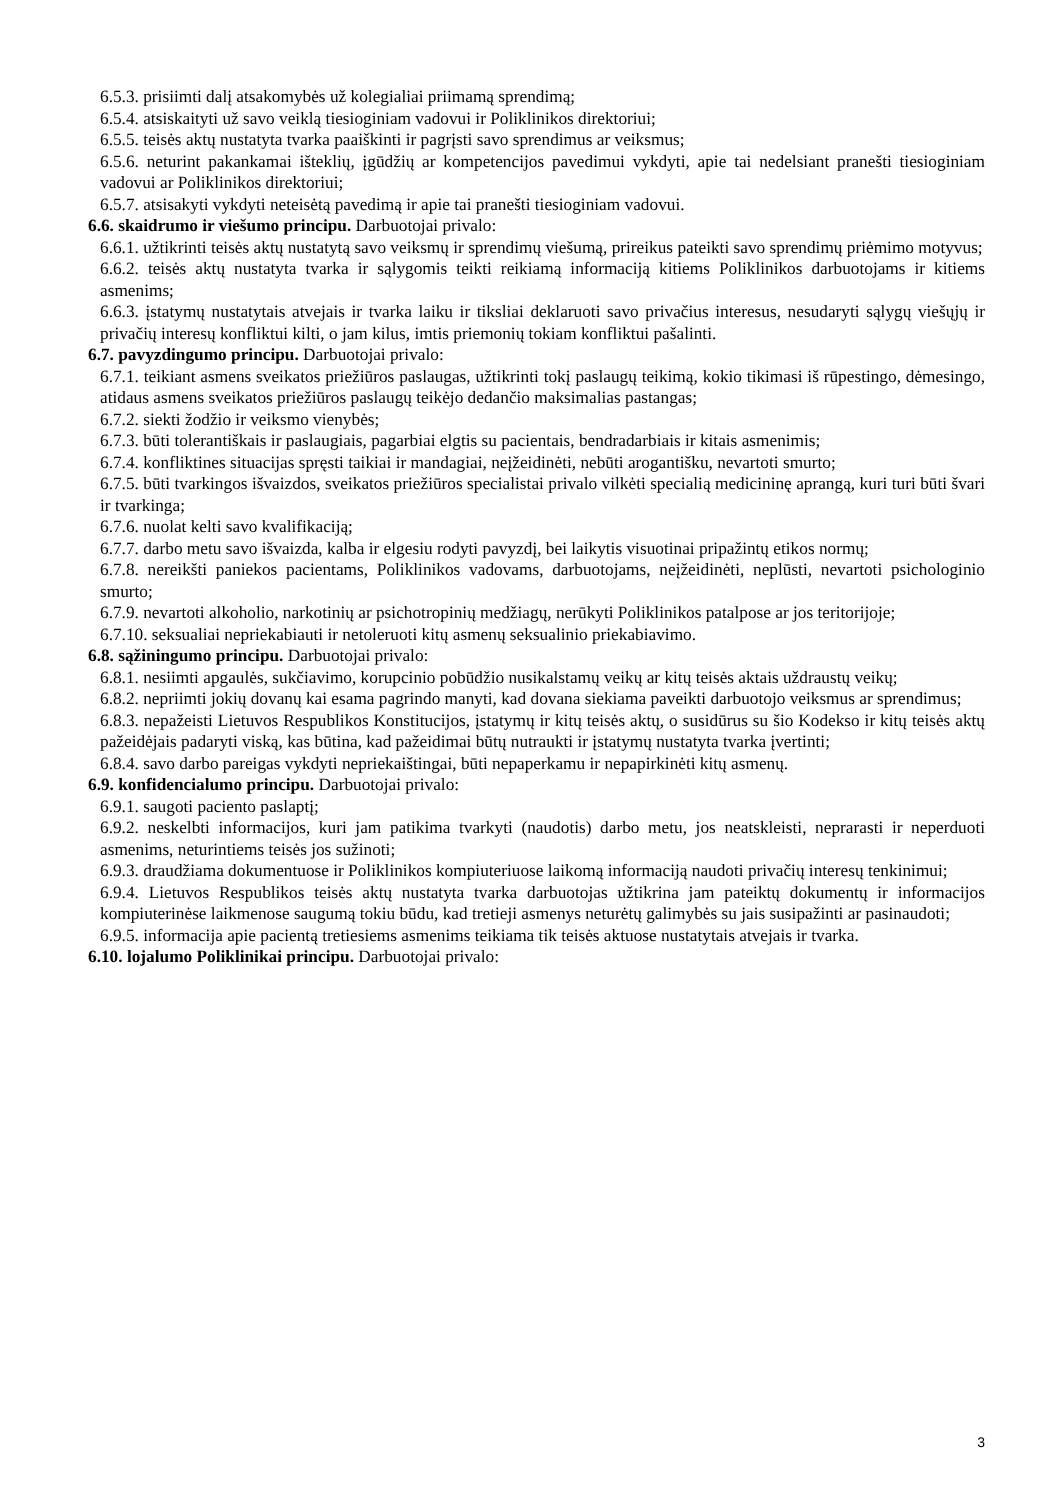6.5.3. prisiimti dalį atsakomybės už kolegialiai priimamą sprendimą;
6.5.4. atsiskaityti už savo veiklą tiesioginiam vadovui ir Poliklinikos direktoriui;
6.5.5. teisės aktų nustatyta tvarka paaiškinti ir pagrįsti savo sprendimus ar veiksmus;
6.5.6. neturint pakankamai išteklių, įgūdžių ar kompetencijos pavedimui vykdyti, apie tai nedelsiant pranešti tiesioginiam vadovui ar Poliklinikos direktoriui;
6.5.7. atsisakyti vykdyti neteisėtą pavedimą ir apie tai pranešti tiesioginiam vadovui.
6.6. skaidrumo ir viešumo principu. Darbuotojai privalo:
6.6.1. užtikrinti teisės aktų nustatytą savo veiksmų ir sprendimų viešumą, prireikus pateikti savo sprendimų priėmimo motyvus;
6.6.2. teisės aktų nustatyta tvarka ir sąlygomis teikti reikiamą informaciją kitiems Poliklinikos darbuotojams ir kitiems asmenims;
6.6.3. įstatymų nustatytais atvejais ir tvarka laiku ir tiksliai deklaruoti savo privačius interesus, nesudaryti sąlygų viešųjų ir privačių interesų konfliktui kilti, o jam kilus, imtis priemonių tokiam konfliktui pašalinti.
6.7. pavyzdingumo principu. Darbuotojai privalo:
6.7.1. teikiant asmens sveikatos priežiūros paslaugas, užtikrinti tokį paslaugų teikimą, kokio tikimasi iš rūpestingo, dėmesingo, atidaus asmens sveikatos priežiūros paslaugų teikėjo dedančio maksimalias pastangas;
6.7.2. siekti žodžio ir veiksmo vienybės;
6.7.3. būti tolerantiškais ir paslaugiais, pagarbiai elgtis su pacientais, bendradarbiais ir kitais asmenimis;
6.7.4. konfliktines situacijas spręsti taikiai ir mandagiai, neįžeidinėti, nebūti arogantišku, nevartoti smurto;
6.7.5. būti tvarkingos išvaizdos, sveikatos priežiūros specialistai privalo vilkėti specialią medicininę aprangą, kuri turi būti švari ir tvarkinga;
6.7.6. nuolat kelti savo kvalifikaciją;
6.7.7. darbo metu savo išvaizda, kalba ir elgesiu rodyti pavyzdį, bei laikytis visuotinai pripažintų etikos normų;
6.7.8. nereikšti paniekos pacientams, Poliklinikos vadovams, darbuotojams, neįžeidinėti, neplūsti, nevartoti psichologinio smurto;
6.7.9. nevartoti alkoholio, narkotinių ar psichotropinių medžiagų, nerūkyti Poliklinikos patalpose ar jos teritorijoje;
6.7.10. seksualiai nepriekabiauti ir netoleruoti kitų asmenų seksualinio priekabiavimo.
6.8. sąžiningumo principu. Darbuotojai privalo:
6.8.1. nesiimti apgaulės, sukčiavimo, korupcinio pobūdžio nusikalstamų veikų ar kitų teisės aktais uždraustų veikų;
6.8.2. nepriimti jokių dovanų kai esama pagrindo manyti, kad dovana siekiama paveikti darbuotojo veiksmus ar sprendimus;
6.8.3. nepažeisti Lietuvos Respublikos Konstitucijos, įstatymų ir kitų teisės aktų, o susidūrus su šio Kodekso ir kitų teisės aktų pažeidėjais padaryti viską, kas būtina, kad pažeidimai būtų nutraukti ir įstatymų nustatyta tvarka įvertinti;
6.8.4. savo darbo pareigas vykdyti nepriekaištingai, būti nepaperkamu ir nepapirkinėti kitų asmenų.
6.9. konfidencialumo principu. Darbuotojai privalo:
6.9.1. saugoti paciento paslaptį;
6.9.2. neskelbti informacijos, kuri jam patikima tvarkyti (naudotis) darbo metu, jos neatskleisti, neprarasti ir neperduoti asmenims, neturintiems teisės jos sužinoti;
6.9.3. draudžiama dokumentuose ir Poliklinikos kompiuteriuose laikomą informaciją naudoti privačių interesų tenkinimui;
6.9.4. Lietuvos Respublikos teisės aktų nustatyta tvarka darbuotojas užtikrina jam pateiktų dokumentų ir informacijos kompiuterinėse laikmenose saugumą tokiu būdu, kad tretieji asmenys neturėtų galimybės su jais susipažinti ar pasinaudoti;
6.9.5. informacija apie pacientą tretiesiems asmenims teikiama tik teisės aktuose nustatytais atvejais ir tvarka.
6.10. lojalumo Poliklinikai principu. Darbuotojai privalo:
3